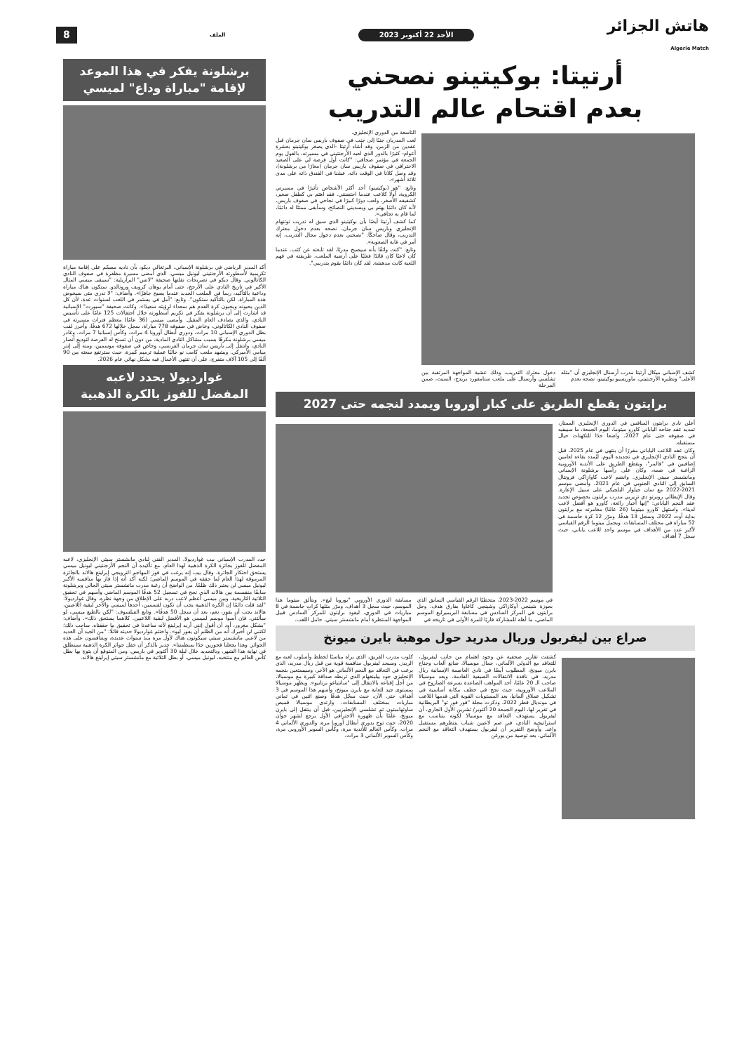هاتش الجزائر
Algerie Match
الأحد 22 أكتوبر 2023
الملف
8
أرتيتا: بوكيتينو نصحني
بعدم اقتحام عالم التدريب
كشف الإسباني ميكال أرتيتا مدرب أرسنال الإنجليزي أن "مثله الأعلى" ونظيره الأرجنتيني، ماوريسيو بوكيتينو، نصحه بعدم
دخول معترك التدريب، وذلك عشية المواجهة المرتقبة بين تشلسي وأرسنال على ملعب ستامفورد بريدج، السبت، ضمن المرحلة
التاسعة من الدوري الإنجليزي.
لعب المدربان جنبًا إلى جنب في صفوف باريس سان جرمان قبل عقدين من الزمن، وقد أشاد أرتيتا -الذي يصغر بوكيتينو بعشرة أعوام- كثيرًا بالدور الذي لعبه الأرجنتيني في مسيرته، بالقول يوم الجمعة في مؤتمر صحافي: "كانت أول فرصة لي على الصعيد الاحترافي في صفوف باريس سان جرمان (معارًا من برشلونة)، وقد وصل كلانا في الوقت ذاته. عشنا في الفندق ذاته على مدى ثلاثة أشهر».
وتابع: "هو (بوكيتينو) أحد أكثر الأشخاص تأثيرًا في مسيرتي الكروية، أولًا كلاعب عندما احتضنني. فقد اهتم بي كطفل صغير، كشقيقه الأصغر، ولعب دورًا كبيرًا في نجاحي في صفوف باريس، لأنه كان دائمًا يهتم بي ويسديني النصائح، وسأبقى ممتنًا له دائمًا، لما قام به تجاهي».
كما كشف أرتيتا أيضًا بأن بوكيتينو الذي سبق له تدريب توتنهام الإنجليزي وباريس سان جرمان، نصحه بعدم دخول معترك التدريب، وقال ضاحكًا: "نصحني بعدم دخول مجال التدريب، إنه أمر في غاية الصعوبة».
وتابع: "كنت واثقًا بأنه سيصبح مدربًا، لقد تابعته عن كثب. عندما كان لاعبًا كان قائدًا فعليًا على أرضية الملعب، طريقته في فهم اللعبة كانت مدهشة. لقد كان دائمًا يقوم بتدريبي".
برايتون يقطع الطريق على كبار أوروبا ويمدد لنجمه حتى 2027
أعلن نادي برايتون المنافس في الدوري الإنجليزي الممتاز، تمديد عقد جناحه الياباني كاورو ميتوما، اليوم الجمعة، ما سيبقيه في صفوفه حتى عام 2027، واضعا حدًا للتكهنات حيال مستقبله.
وكان عقد اللاعب الياباني مقررًا أن ينتهي في عام 2025، قبل أن ينجح النادي الإنجليزي في تجديده اليوم، ليُمدد بقاءه لعامين إضافيين في "فالمر"، ويقطع الطريق على الأندية الأوروبية الراغبة في ضمه، وكان على رأسها برشلونة الإسباني ومانشستر سيتي الإنجليزي. وانضم لاعب كاوازاكي فرونتال السابق إلى النادي الجنوبي في عام 2021، وأمضى موسم 2021-2022 مع سان جيلواز البلجيكي على سبيل الإعارة. وقال الإيطالي روبرتو دي تزيربي مدرب برايتون بخصوص تجديد عقد النجم الياباني: "إنها أخبار رائعة، كاورو هو أفضل لاعب لدينا». واستهل كاورو ميتوما (26 عامًا) مغامرته مع برايتون بداية أوت 2022، وسجل 13 هدفًا، ومرّر 12 كرة حاسمة في 52 مباراة في مختلف المسابقات. ويحمل ميتوما الرقم القياسي لأكبر عدد من الأهداف في موسم واحد للاعب ياباني، حيث سجل 7 أهداف
في موسم 2022-2023، متخطيًا الرقم القياسي السابق الذي بحوزة شينجي أوكازاكي وشينجي كاغاوا بفارق هدف. وحل برايتون في المركز السادس في مسابقة البريميرليغ الموسم الماضي، ما أهله للمشاركة قاريًا للمرة الأولى في تاريخه في
مسابقة الدوري الأوروبي "يوروبا ليغ». ويتألق ميتوما هذا الموسم، حيث سجل 3 أهداف، ومرّر مثلها كراتٍ حاسمة في 8 مباريات في الدوري، ليقود برايتون للمركز السادس قبيل المواجهة المنتظرة أمام مانشستر سيتي، حامل اللقب.
صراع بين ليفربول وريال مدريد حول موهبة بايرن ميونخ
كشفت تقارير صحفية عن وجود اهتمام من جانب ليفربول، للتعاقد مع الدولي الألماني، جمال موسيالا، صانع ألعاب وجناح بايرن ميونخ، المطلوب أيضًا في نادي العاصمة الإسبانية ريال مدريد، في نافذة الانتقالات الصيفية القادمة. ويعد موسيالا صاحب الـ 20 عامًا، أحد المواهب الصاعدة بسرعة الصاروخ في الملاعب الأوروبية، حيث نجح في خطف مكانة أساسية في تشكيل عملاق ألمانيا، بعد المستويات القوية التي قدمها اللاعب في مونديال قطر 2022. وذكرت مجلة "فور فور تو" البريطانية في تقرير لها، اليوم الجمعة 20 أكتوبر/ تشرين الأول الجاري، أن ليفربول يستهدف التعاقد مع موسيالا لكونه يتناسب مع استراتيجية النادي، في ضم لاعبين شباب ينتظرهم مستقبل واعد. وأوضح التقرير أن ليفربول يستهدف التعاقد مع النجم الألماني، بعد توصية من يورغن
كلوب مدرب الفريق، الذي يراه مناسبًا لخطط وأسلوب لعبه مع الريدز. وسيجد ليفربول منافسة قوية من قبل ريال مدريد، الذي يرغب في التعاقد مع النجم الألماني هو الآخر، وسيستعين بنجمه الإنجليزي جود بيلينغهام الذي تربطه صداقة كبيرة مع موسيالا، من أجل إقناعه بالانتقال إلى "سانتياغو برنابيو». ويظهر موسيالا بمستوى جيد للغاية مع بايرن ميونخ، وأسهم هذا الموسم في 3 أهداف حتى الآن، حيث سجّل هدفًا وصنع اثنين في ثماني مباريات بمختلف المسابقات. وارتدى موسيالا قميص ساوثهامبتون ثم تشلسي الإنجليزيين، قبل أن ينتقل إلى بايرن ميونخ، علمًا بأن ظهوره الاحترافي الأول يرجع لشهر جوان 2020، حيث توج بدوري أبطال أوروبا مرة، والدوري الألماني 4 مرات، وكأس العالم للأندية مرة، وكأس السوبر الأوروبي مرة، وكأس السوبر الألماني 3 مرات.
برشلونة يفكر في هذا الموعد
لإقامة "مباراة وداع" لميسي
أكد المدير الرياضي في برشلونة الإسباني، البرتغالي ديكو، بأن ناديه مصمّم على إقامة مباراة تكريمية لأسطورته الأرجنتيني ليونيل ميسي، الذي أمضى مسيرة مظفرة في صفوف النادي الكاتالوني. وقال ديكو في تصريحات نقلتها صحيفة "لانس" البرازيلية: "سيبقى ميسي المثال الأكبر في تاريخ النادي على الأرجح، حتى أمام يوهان كرويف ورونالدو. ستكون هناك مباراة وداعية بالتأكيد، ربما في الملعب الجديد عندما يصبح جاهزًا». وأضاف: "لا ندري متى سيخوض هذه المباراة، لكن بالتأكيد ستكون". وتابع: "آمل في يستمر في اللعب لسنوات عدة، لأن كل الذين يحبونه ويحبون كرة القدم هم سعداء لرؤيته سعيدًا». وكانت صحيفة "سبورت" الإسبانية قد أشارت إلى أن برشلونة يفكر في تكريم أسطورته خلال احتفالات 125 عامًا على تأسيس النادي، والذي يصادف العام المقبل. وأمضى ميسي (36 عامًا) معظم فترات مسيرته في صفوف النادي الكاتالوني، وخاض في صفوفه 778 مباراة، سجل خلالها 672 هدفًا، وأحرز لقب بطل الدوري الإسباني 10 مرات، ودوري أبطال أوروبا 4 مرات، وكأس إسبانيا 7 مرات. وغادر ميسي برشلونة مكرهًا بسبب مشاكل النادي المادية، من دون أن تسنح له الفرصة لتوديع أنصار النادي، وانتقل إلى باريس سان جرمان الفرنسي، وخاض في صفوفه موسمين، ومنه إلى إنتر ميامي الأميركي. ويشهد ملعب كامب نو حاليًا عملية ترميم كبيرة، حيث سترتفع سعته من 90 ألفًا إلى 105 آلاف متفرج، على أن تنتهي الأعمال فيه بشكل نهائي عام 2026.
غوارديولا يحدد لاعبه
المفضل للفوز بالكرة الذهبية
حدد المدرب الإسباني بيب غوارديولا، المدير الفني لنادي مانشستر سيتي الإنجليزي، لاعبه المفضل للفوز بجائزة الكرة الذهبية لهذا العام، مع تأكيده أن النجم الأرجنتيني ليونيل ميسي يستحق احتكار الجائزة. وقال بيب إنه يرغب في فوز المهاجم النرويجي إيرلينغ هالاند بالجائزة المرموقة لهذا العام لما حققه في الموسم الماضي؛ لكنه أكد أنه إذا فاز بها منافسه الأكبر ليونيل ميسي لن يعتبر ذلك ظلمًا. من الواضح أن رغبة مدرب مانشستر سيتي الحالي وبرشلونة سابقًا منقسمة بين هالاند الذي نجح في تسجيل 52 هدفًا الموسم الماضي وأسهم في تحقيق الثلاثية التاريخية، وبين ميسي أعظم لاعب دربه على الإطلاق من وجهة نظره. وقال غوارديولا: "لقد قلت دائمًا إن الكرة الذهبية يجب أن تكون لقسمين، أحدها لميسي والآخر لبقية اللاعبين، هالاند يجب أن يفوز، نعم، بعد أن سجل 50 هدفًا». وتابع الفيلسوف: "لكن بالطبع ميسي، لو سألتني، فإن أسوأ موسم لميسي هو الأفضل لبقية اللاعبين. كلاهما يستحق ذلك». وأضاف: "بشكل مغرور، أود أن أقول إنني أريد إيرلينغ لأنه ساعدنا في تحقيق ما حققناه. ساحب ذلك؛ لكنني لن أخبرك أنه من الظلم أن يفوز ليو». واختتم غوارديولا حديثه قائلًا: "من الجيد أن العديد من لاعبي مانشستر سيتي سيكونون هناك لأول مرة منذ سنوات عديدة، ويتنافسون على هذه الجوائز. وهذا يجعلنا فخورين جدًا بمنظمتنا». جدير بالذكر أن حفل جوائز الكرة الذهبية سينطلق في نهاية هذا الشهر، وبالتحديد خلال ليلة 30 أكتوبر في باريس، ومن المتوقع أن يتوج بها بطل كأس العالم مع منتخبه، ليونيل ميسي، أو بطل الثلاثية مع مانشستر سيتي إيرلينغ هالاند.